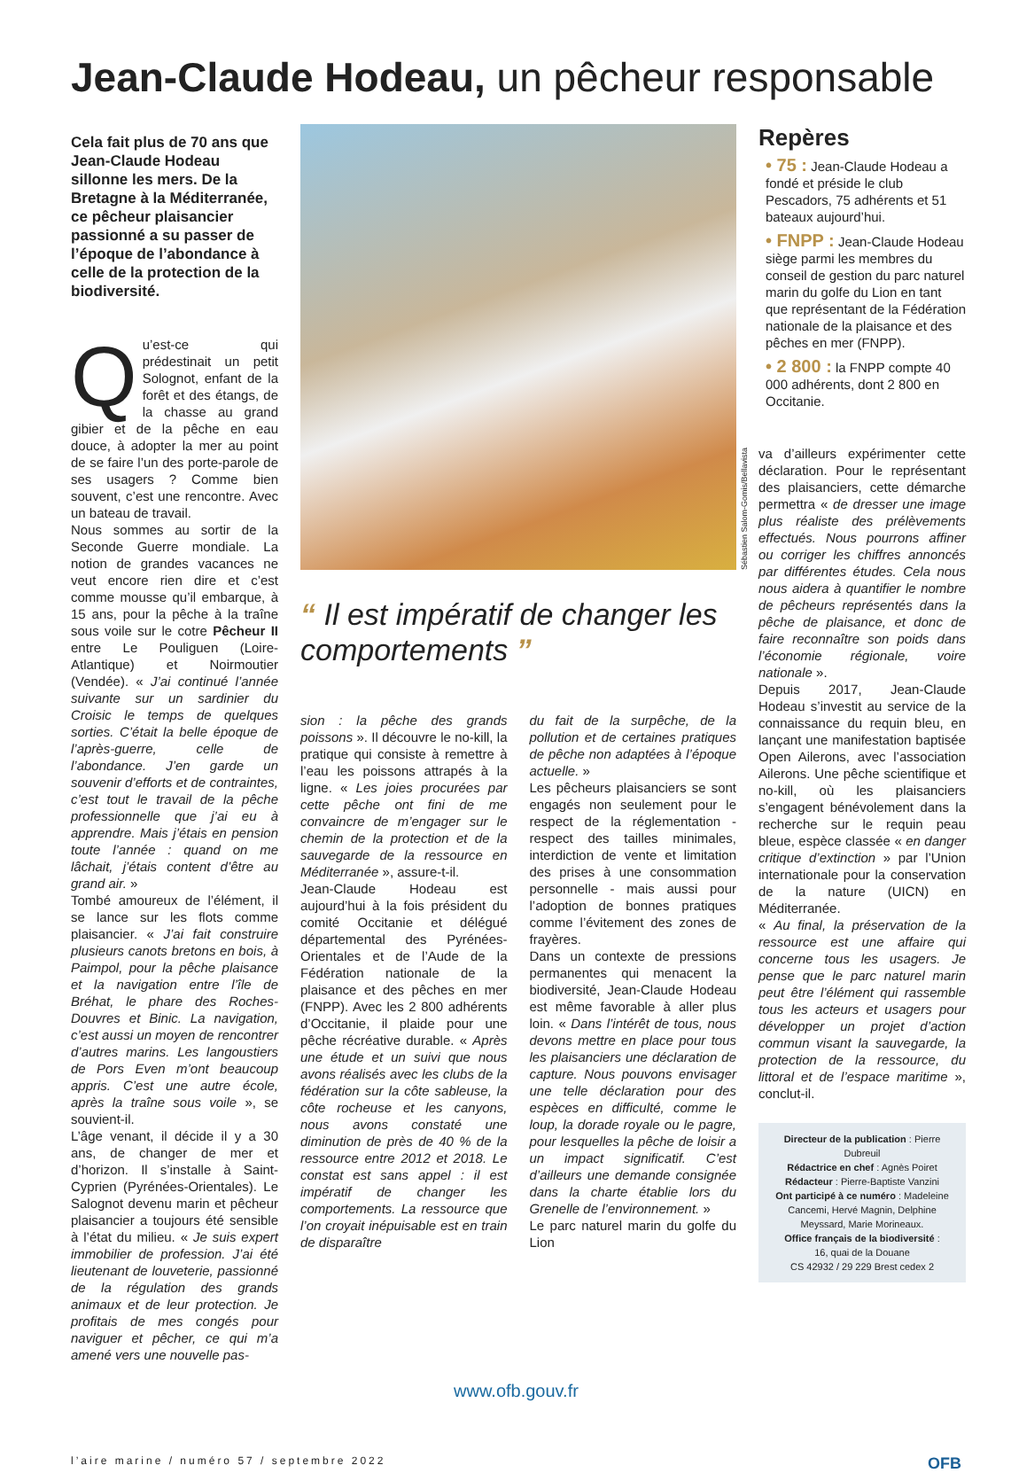Jean-Claude Hodeau, un pêcheur responsable
Cela fait plus de 70 ans que Jean-Claude Hodeau sillonne les mers. De la Bretagne à la Méditerranée, ce pêcheur plaisancier passionné a su passer de l’époque de l’abondance à celle de la protection de la biodiversité.
Qu’est-ce qui prédestinait un petit Solognot, enfant de la forêt et des étangs, de la chasse au grand gibier et de la pêche en eau douce, à adopter la mer au point de se faire l’un des porte-parole de ses usagers ? Comme bien souvent, c’est une rencontre. Avec un bateau de travail.
Nous sommes au sortir de la Seconde Guerre mondiale. La notion de grandes vacances ne veut encore rien dire et c’est comme mousse qu’il embarque, à 15 ans, pour la pêche à la traîne sous voile sur le cotre Pêcheur II entre Le Pouliguen (Loire-Atlantique) et Noirmoutier (Vendée). « J’ai continué l’année suivante sur un sardinier du Croisic le temps de quelques sorties. C’était la belle époque de l’après-guerre, celle de l’abondance. J’en garde un souvenir d’efforts et de contraintes, c’est tout le travail de la pêche professionnelle que j’ai eu à apprendre. Mais j’étais en pension toute l’année : quand on me lâchait, j’étais content d’être au grand air. »
Tombé amoureux de l’élément, il se lance sur les flots comme plaisancier. « J’ai fait construire plusieurs canots bretons en bois, à Paimpol, pour la pêche plaisance et la navigation entre l’île de Bréhat, le phare des Roches-Douvres et Binic. La navigation, c’est aussi un moyen de rencontrer d’autres marins. Les langoustiers de Pors Even m’ont beaucoup appris. C’est une autre école, après la traîne sous voile », se souvient-il.
L’âge venant, il décide il y a 30 ans, de changer de mer et d’horizon. Il s’installe à Saint-Cyprien (Pyrénées-Orientales). Le Salognot devenu marin et pêcheur plaisancier a toujours été sensible à l’état du milieu. « Je suis expert immobilier de profession. J’ai été lieutenant de louveterie, passionné de la régulation des grands animaux et de leur protection. Je profitais de mes congés pour naviguer et pêcher, ce qui m’a amené vers une nouvelle pas-
Sébastien Salom-Gomis/Bellavista
“ Il est impératif de changer les comportements ”
sion : la pêche des grands poissons ». Il découvre le no-kill, la pratique qui consiste à remettre à l’eau les poissons attrapés à la ligne. « Les joies procurées par cette pêche ont fini de me convaincre de m’engager sur le chemin de la protection et de la sauvegarde de la ressource en Méditerranée », assure-t-il.
Jean-Claude Hodeau est aujourd’hui à la fois président du comité Occitanie et délégué départemental des Pyrénées-Orientales et de l’Aude de la Fédération nationale de la plaisance et des pêches en mer (FNPP). Avec les 2 800 adhérents d’Occitanie, il plaide pour une pêche récréative durable. « Après une étude et un suivi que nous avons réalisés avec les clubs de la fédération sur la côte sableuse, la côte rocheuse et les canyons, nous avons constaté une diminution de près de 40 % de la ressource entre 2012 et 2018. Le constat est sans appel : il est impératif de changer les comportements. La ressource que l’on croyait inépuisable est en train de disparaître
du fait de la surpêche, de la pollution et de certaines pratiques de pêche non adaptées à l’époque actuelle. »
Les pêcheurs plaisanciers se sont engagés non seulement pour le respect de la réglementation - respect des tailles minimales, interdiction de vente et limitation des prises à une consommation personnelle - mais aussi pour l’adoption de bonnes pratiques comme l’évitement des zones de frayères.
Dans un contexte de pressions permanentes qui menacent la biodiversité, Jean-Claude Hodeau est même favorable à aller plus loin. « Dans l’intérêt de tous, nous devons mettre en place pour tous les plaisanciers une déclaration de capture. Nous pouvons envisager une telle déclaration pour des espèces en difficulté, comme le loup, la dorade royale ou le pagre, pour lesquelles la pêche de loisir a un impact significatif. C’est d’ailleurs une demande consignée dans la charte établie lors du Grenelle de l’environnement. »
Le parc naturel marin du golfe du Lion
Repères
• 75 : Jean-Claude Hodeau a fondé et préside le club Pescadors, 75 adhérents et 51 bateaux aujourd’hui.
• FNPP : Jean-Claude Hodeau siège parmi les membres du conseil de gestion du parc naturel marin du golfe du Lion en tant que représentant de la Fédération nationale de la plaisance et des pêches en mer (FNPP).
• 2 800 : la FNPP compte 40 000 adhérents, dont 2 800 en Occitanie.
va d’ailleurs expérimenter cette déclaration. Pour le représentant des plaisanciers, cette démarche permettra « de dresser une image plus réaliste des prélèvements effectués. Nous pourrons affiner ou corriger les chiffres annoncés par différentes études. Cela nous nous aidera à quantifier le nombre de pêcheurs représentés dans la pêche de plaisance, et donc de faire reconnaître son poids dans l’économie régionale, voire nationale ».
Depuis 2017, Jean-Claude Hodeau s’investit au service de la connaissance du requin bleu, en lançant une manifestation baptisée Open Ailerons, avec l’association Ailerons. Une pêche scientifique et no-kill, où les plaisanciers s’engagent bénévolement dans la recherche sur le requin peau bleue, espèce classée « en danger critique d’extinction » par l’Union internationale pour la conservation de la nature (UICN) en Méditerranée.
« Au final, la préservation de la ressource est une affaire qui concerne tous les usagers. Je pense que le parc naturel marin peut être l’élément qui rassemble tous les acteurs et usagers pour développer un projet d’action commun visant la sauvegarde, la protection de la ressource, du littoral et de l’espace maritime », conclut-il.
Directeur de la publication : Pierre Dubreuil
Rédactrice en chef : Agnès Poiret
Rédacteur : Pierre-Baptiste Vanzini
Ont participé à ce numéro : Madeleine Cancemi, Hervé Magnin, Delphine Meyssard, Marie Morineaux.
Office français de la biodiversité :
16, quai de la Douane
CS 42932 / 29 229 Brest cedex 2
www.ofb.gouv.fr
l’aire marine / numéro 57 / septembre 2022 OFB